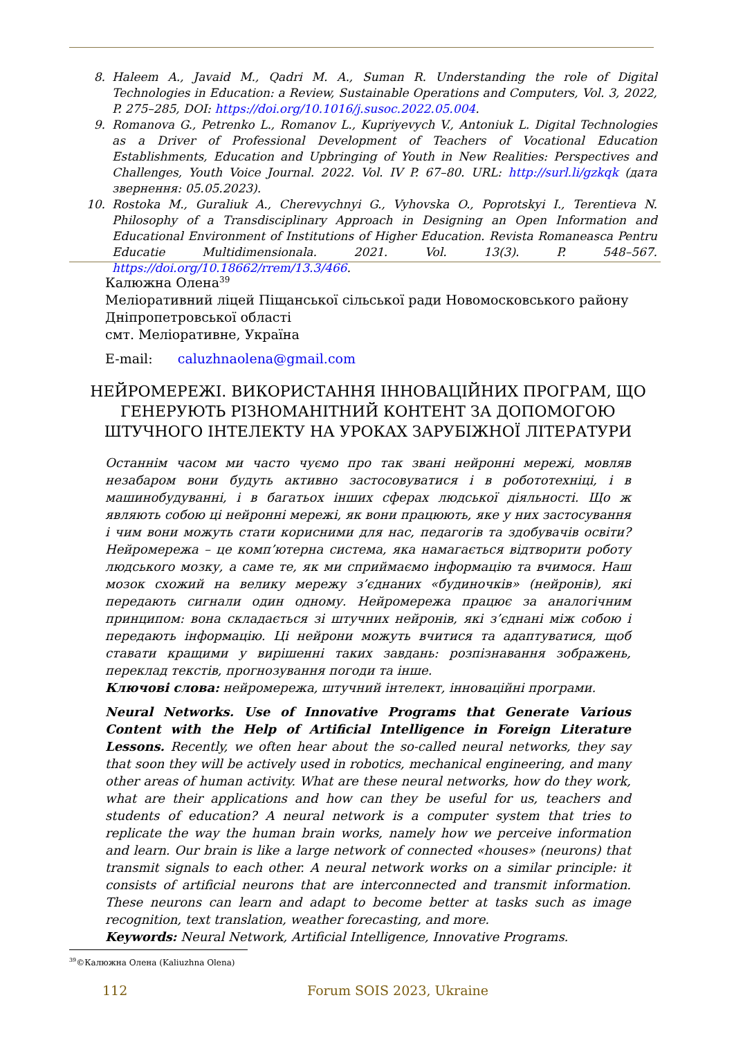8. Haleem A., Javaid M., Qadri M. A., Suman R. Understanding the role of Digital Technologies in Education: a Review, Sustainable Operations and Computers, Vol. 3, 2022, P. 275–285, DOI: https://doi.org/10.1016/j.susoc.2022.05.004.
9. Romanova G., Petrenko L., Romanov L., Kupriyevych V., Antoniuk L. Digital Technologies as a Driver of Professional Development of Teachers of Vocational Education Establishments, Education and Upbringing of Youth in New Realities: Perspectives and Challenges, Youth Voice Journal. 2022. Vol. IV P. 67–80. URL: http://surl.li/gzkqk (дата звернення: 05.05.2023).
10. Rostoka M., Guraliuk A., Cherevychnyi G., Vyhovska O., Poprotskyi I., Terentieva N. Philosophy of a Transdisciplinary Approach in Designing an Open Information and Educational Environment of Institutions of Higher Education. Revista Romaneasca Pentru Educatie Multidimensionala. 2021. Vol. 13(3). P. 548–567. https://doi.org/10.18662/rrem/13.3/466.
Калюжна Олена<sup>39</sup>
Меліоративний ліцей Піщанської сільської ради Новомосковського району Дніпропетровської області
смт. Меліоративне, Україна
E-mail: caluzhnaolena@gmail.com
НЕЙРОМЕРЕЖІ. ВИКОРИСТАННЯ ІННОВАЦІЙНИХ ПРОГРАМ, ЩО ГЕНЕРУЮТЬ РІЗНОМАНІТНИЙ КОНТЕНТ ЗА ДОПОМОГОЮ ШТУЧНОГО ІНТЕЛЕКТУ НА УРОКАХ ЗАРУБІЖНОЇ ЛІТЕРАТУРИ
Останнім часом ми часто чуємо про так звані нейронні мережі, мовляв незабаром вони будуть активно застосовуватися і в робототехніці, і в машинобудуванні, і в багатьох інших сферах людської діяльності. Що ж являють собою ці нейронні мережі, як вони працюють, яке у них застосування і чим вони можуть стати корисними для нас, педагогів та здобувачів освіти? Нейромережа – це комп’ютерна система, яка намагається відтворити роботу людського мозку, а саме те, як ми сприймаємо інформацію та вчимося. Наш мозок схожий на велику мережу з’єднаних «будиночків» (нейронів), які передають сигнали один одному. Нейромережа працює за аналогічним принципом: вона складається зі штучних нейронів, які з’єднані між собою і передають інформацію. Ці нейрони можуть вчитися та адаптуватися, щоб ставати кращими у вирішенні таких завдань: розпізнавання зображень, переклад текстів, прогнозування погоди та інше.
Ключові слова: нейромережа, штучний інтелект, інноваційні програми.
Neural Networks. Use of Innovative Programs that Generate Various Content with the Help of Artificial Intelligence in Foreign Literature Lessons. Recently, we often hear about the so-called neural networks, they say that soon they will be actively used in robotics, mechanical engineering, and many other areas of human activity. What are these neural networks, how do they work, what are their applications and how can they be useful for us, teachers and students of education? A neural network is a computer system that tries to replicate the way the human brain works, namely how we perceive information and learn. Our brain is like a large network of connected «houses» (neurons) that transmit signals to each other. A neural network works on a similar principle: it consists of artificial neurons that are interconnected and transmit information. These neurons can learn and adapt to become better at tasks such as image recognition, text translation, weather forecasting, and more.
Keywords: Neural Network, Artificial Intelligence, Innovative Programs.
<sup>39</sup>©Калюжна Олена (Kaliuzhna Olena)
112 Forum SOIS 2023, Ukraine